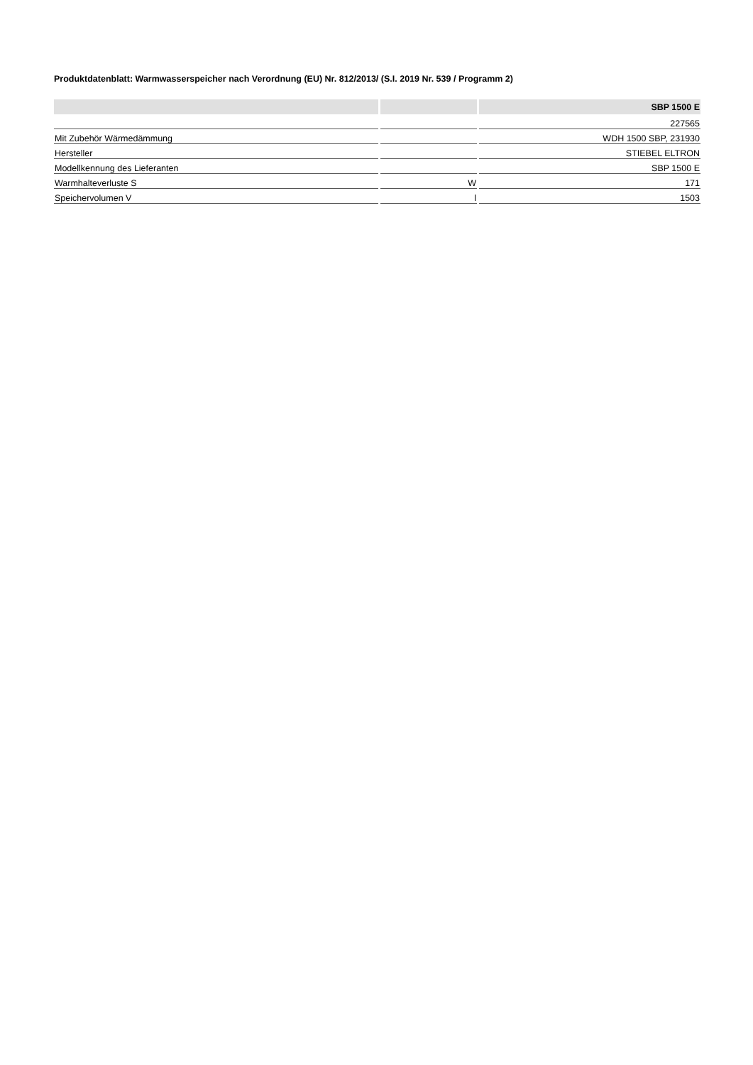Produktdatenblatt: Warmwasserspeicher nach Verordnung (EU) Nr. 812/2013/ (S.I. 2019 Nr. 539 / Programm 2)
| | | SBP 1500 E |
| --- | --- | --- |
| | | 227565 |
| Mit Zubehör Wärmedämmung | | WDH 1500 SBP, 231930 |
| Hersteller | | STIEBEL ELTRON |
| Modellkennung des Lieferanten | | SBP 1500 E |
| Warmhalteverluste S | W | 171 |
| Speichervolumen V | l | 1503 |